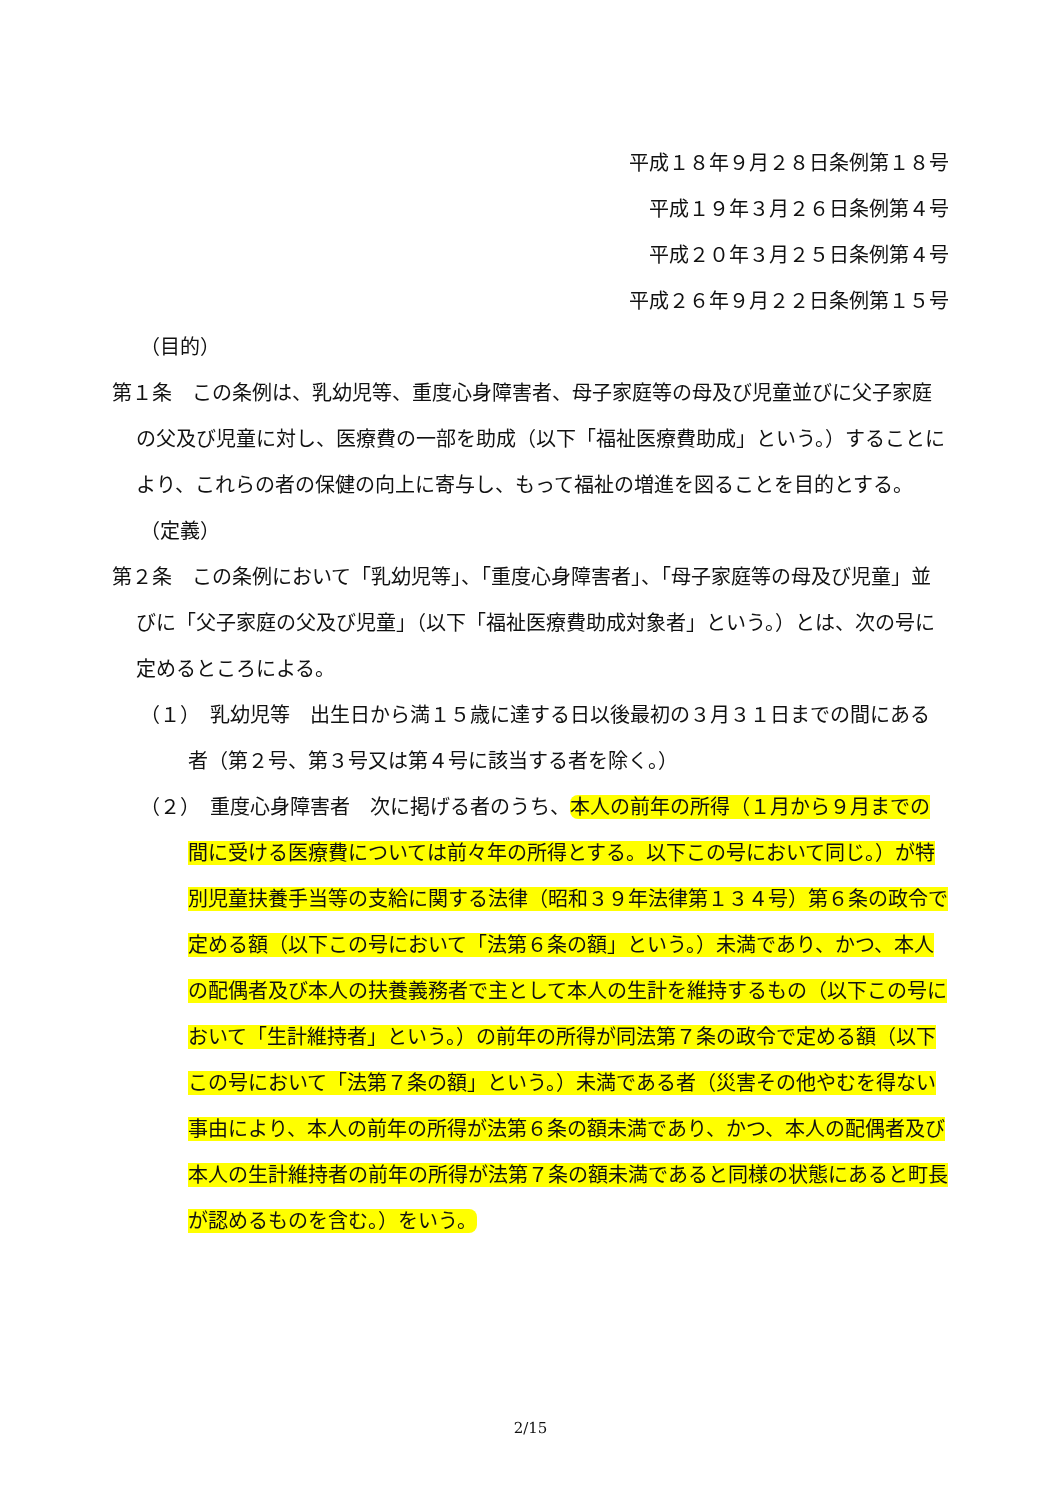平成１８年９月２８日条例第１８号
平成１９年３月２６日条例第４号
平成２０年３月２５日条例第４号
平成２６年９月２２日条例第１５号
（目的）
第１条　この条例は、乳幼児等、重度心身障害者、母子家庭等の母及び児童並びに父子家庭の父及び児童に対し、医療費の一部を助成（以下「福祉医療費助成」という。）することにより、これらの者の保健の向上に寄与し、もって福祉の増進を図ることを目的とする。
（定義）
第２条　この条例において「乳幼児等」、「重度心身障害者」、「母子家庭等の母及び児童」並びに「父子家庭の父及び児童」（以下「福祉医療費助成対象者」という。）とは、次の号に定めるところによる。
（１）　乳幼児等　出生日から満１５歳に達する日以後最初の３月３１日までの間にある者（第２号、第３号又は第４号に該当する者を除く。）
（２）　重度心身障害者　次に掲げる者のうち、本人の前年の所得（１月から９月までの間に受ける医療費については前々年の所得とする。以下この号において同じ。）が特別児童扶養手当等の支給に関する法律（昭和３９年法律第１３４号）第６条の政令で定める額（以下この号において「法第６条の額」という。）未満であり、かつ、本人の配偶者及び本人の扶養義務者で主として本人の生計を維持するもの（以下この号において「生計維持者」という。）の前年の所得が同法第７条の政令で定める額（以下この号において「法第７条の額」という。）未満である者（災害その他やむを得ない事由により、本人の前年の所得が法第６条の額未満であり、かつ、本人の配偶者及び本人の生計維持者の前年の所得が法第７条の額未満であると同様の状態にあると町長が認めるものを含む。）をいう。
2/15